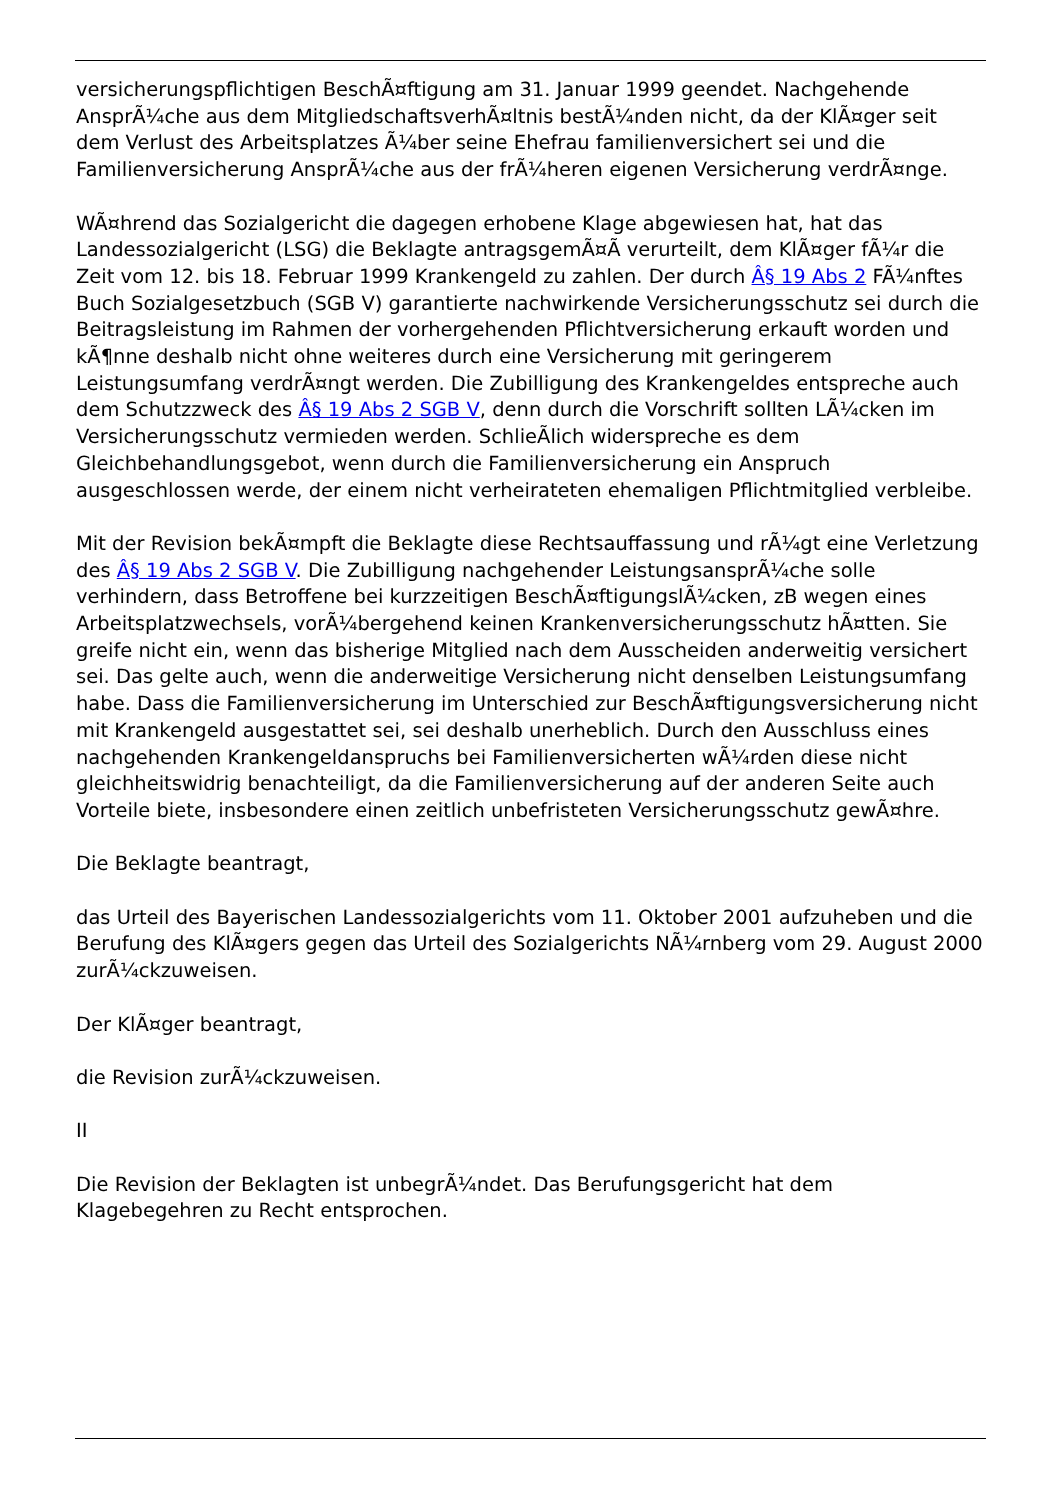versicherungspflichtigen BeschÃ¤ftigung am 31. Januar 1999 geendet. Nachgehende AnsprÃ¼che aus dem MitgliedschaftsverhÃ¤ltnis bestÃ¼nden nicht, da der KlÃ¤ger seit dem Verlust des Arbeitsplatzes Ã¼ber seine Ehefrau familienversichert sei und die Familienversicherung AnsprÃ¼che aus der frÃ¼heren eigenen Versicherung verdrÃ¤nge.
WÃ¤hrend das Sozialgericht die dagegen erhobene Klage abgewiesen hat, hat das Landessozialgericht (LSG) die Beklagte antragsgemÃ¤Ã verurteilt, dem KlÃ¤ger fÃ¼r die Zeit vom 12. bis 18. Februar 1999 Krankengeld zu zahlen. Der durch Â§ 19 Abs 2 FÃ¼nftes Buch Sozialgesetzbuch (SGB V) garantierte nachwirkende Versicherungsschutz sei durch die Beitragsleistung im Rahmen der vorhergehenden Pflichtversicherung erkauft worden und kÃ¶nne deshalb nicht ohne weiteres durch eine Versicherung mit geringerem Leistungsumfang verdrÃ¤ngt werden. Die Zubilligung des Krankengeldes entspreche auch dem Schutzzweck des Â§ 19 Abs 2 SGB V, denn durch die Vorschrift sollten LÃ¼cken im Versicherungsschutz vermieden werden. SchlieÃlich widerspreche es dem Gleichbehandlungsgebot, wenn durch die Familienversicherung ein Anspruch ausgeschlossen werde, der einem nicht verheirateten ehemaligen Pflichtmitglied verbleibe.
Mit der Revision bekÃ¤mpft die Beklagte diese Rechtsauffassung und rÃ¼gt eine Verletzung des Â§ 19 Abs 2 SGB V. Die Zubilligung nachgehender LeistungsansprÃ¼che solle verhindern, dass Betroffene bei kurzzeitigen BeschÃ¤ftigungslÃ¼cken, zB wegen eines Arbeitsplatzwechsels, vorÃ¼bergehend keinen Krankenversicherungsschutz hÃ¤tten. Sie greife nicht ein, wenn das bisherige Mitglied nach dem Ausscheiden anderweitig versichert sei. Das gelte auch, wenn die anderweitige Versicherung nicht denselben Leistungsumfang habe. Dass die Familienversicherung im Unterschied zur BeschÃ¤ftigungsversicherung nicht mit Krankengeld ausgestattet sei, sei deshalb unerheblich. Durch den Ausschluss eines nachgehenden Krankengeldanspruchs bei Familienversicherten wÃ¼rden diese nicht gleichheitswidrig benachteiligt, da die Familienversicherung auf der anderen Seite auch Vorteile biete, insbesondere einen zeitlich unbefristeten Versicherungsschutz gewÃ¤hre.
Die Beklagte beantragt,
das Urteil des Bayerischen Landessozialgerichts vom 11. Oktober 2001 aufzuheben und die Berufung des KlÃ¤gers gegen das Urteil des Sozialgerichts NÃ¼rnberg vom 29. August 2000 zurÃ¼ckzuweisen.
Der KlÃ¤ger beantragt,
die Revision zurÃ¼ckzuweisen.
II
Die Revision der Beklagten ist unbegrÃ¼ndet. Das Berufungsgericht hat dem Klagebegehren zu Recht entsprochen.